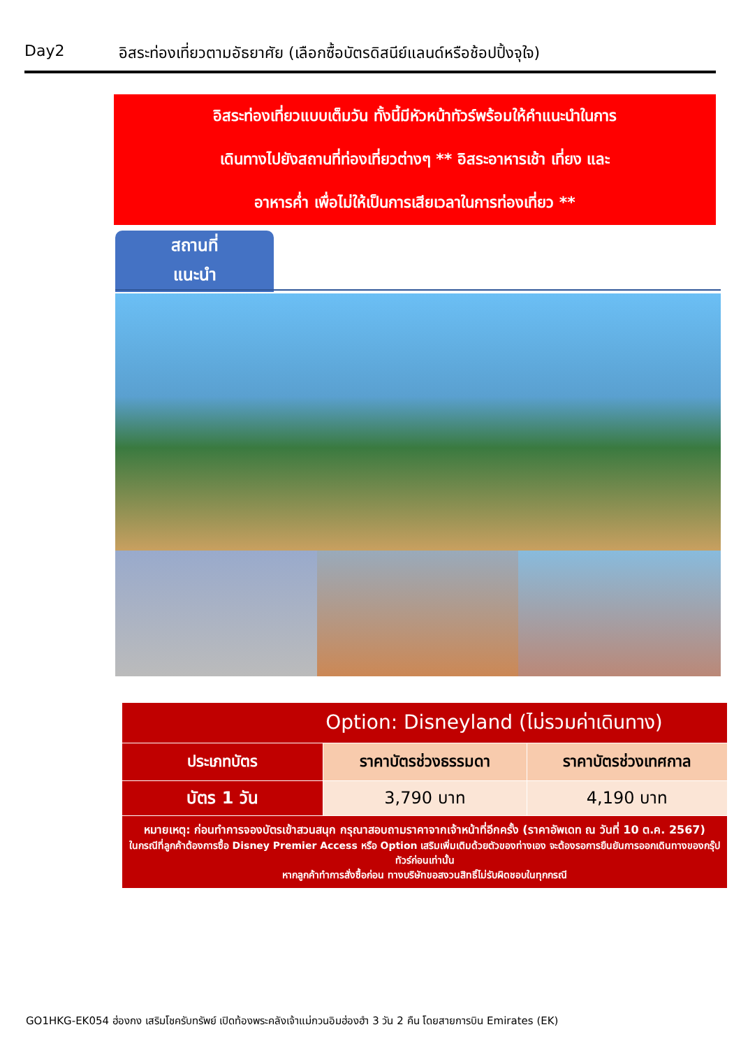Day2 อิสระท่องเที่ยวตามอัธยาศัย (เลือกซื้อบัตรดิสนีย์แลนด์หรือช้อปปิ้งจุใจ)
อิสระท่องเที่ยวแบบเต็มวัน ทั้งนี้มีหัวหน้าทัวร์พร้อมให้คำแนะนำในการ
เดินทางไปยังสถานที่ท่องเที่ยวต่างๆ ** อิสระอาหารเช้า เที่ยง และ
อาหารค่ำ เพื่อไม่ให้เป็นการเสียเวลาในการท่องเที่ยว **
สถานที่
แนะนำ
| Option: Disneyland (ไม่รวมค่าเดินทาง) | | |
| --- | --- | --- |
| ประเภทบัตร | ราคาบัตรช่วงธรรมดา | ราคาบัตรช่วงเทศกาล |
| บัตร 1 วัน | 3,790 บาท | 4,190 บาท |
| หมายเหตุ: ก่อนทำการจองบัตรเข้าสวนสนุก กรุณาสอบถามราคาจากเจ้าหน้าที่อีกครั้ง (ราคาอัพเดท ณ วันที่ 10 ต.ค. 2567) ในกรณีที่ลูกค้าต้องการซื้อ Disney Premier Access หรือ Option เสริมเพิ่มเติมด้วยตัวของท่างเอง จะต้องรอการยืนยันการออกเดินทางของกรุ๊ปทัวร์ก่อนเท่านั้น หากลูกค้าทำการสั่งซื้อก่อน ทางบริษัทขอสงวนสิทธิ์ไม่รับผิดชอบในทุกกรณี | | |
GO1HKG-EK054 ฮ่องกง เสริมโชครับทรัพย์ เปิดท้องพระคลังเจ้าแม่กวนอิมฮ่องฮำ 3 วัน 2 คืน โดยสายการบิน Emirates (EK)